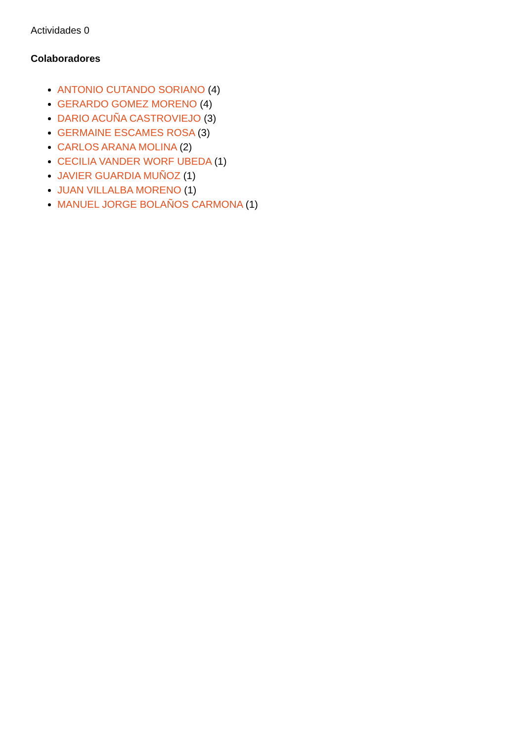Actividades 0
Colaboradores
ANTONIO CUTANDO SORIANO (4)
GERARDO GOMEZ MORENO (4)
DARIO ACUÑA CASTROVIEJO (3)
GERMAINE ESCAMES ROSA (3)
CARLOS ARANA MOLINA (2)
CECILIA VANDER WORF UBEDA (1)
JAVIER GUARDIA MUÑOZ (1)
JUAN VILLALBA MORENO (1)
MANUEL JORGE BOLAÑOS CARMONA (1)